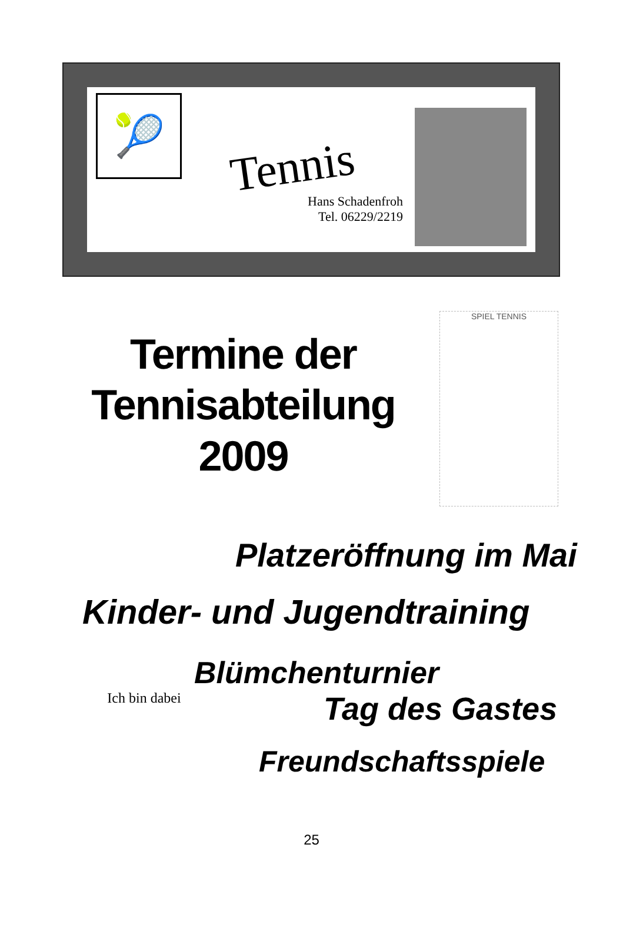🎾
Tennis
Hans Schadenfroh
Tel. 06229/2219
Termine der
Tennisabteilung
2009
SPIEL TENNIS
Platzeröffnung im Mai
Kinder- und Jugendtraining
Blümchenturnier
Ich bin dabei
Tag des Gastes
Freundschaftsspiele
25